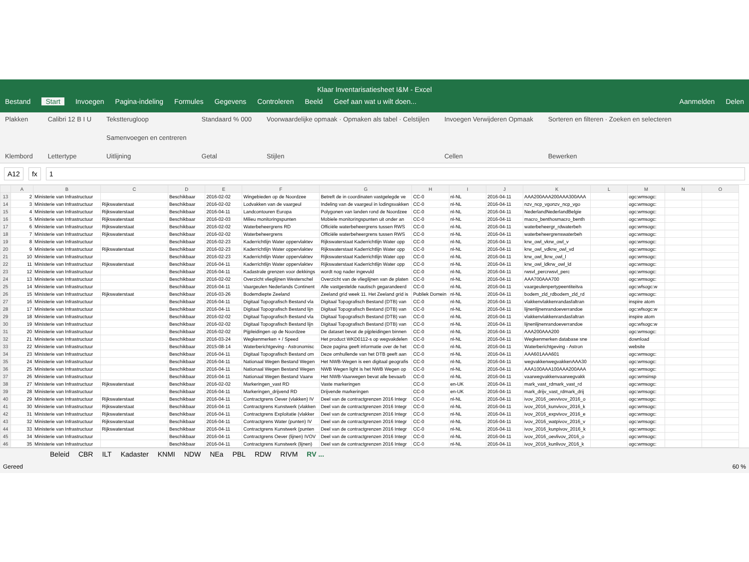Klaar Inventarisatiesheet I&M - Excel
Bestand Start Invoegen Pagina-indeling Formules Gegevens Controleren Beeld Geef aan wat u wilt doen... Aanmelden Delen
Plakken
Klembord
Calibri 12 B I U
Lettertype
Tekstterugloop
Samenvoegen en centreren
Uitlijning
Standaard % 000
Getal
Voorwaardelijke opmaak · Opmaken als tabel · Celstijlen
Stijlen
Invoegen Verwijderen Opmaak
Cellen
Sorteren en filteren · Zoeken en selecteren
Bewerken
A12 fx 1
| | A | B | C | D | E | F | G | H | I | J | K | L | M | N | O |
| --- | --- | --- | --- | --- | --- | --- | --- | --- | --- | --- | --- | --- | --- | --- | --- |
| 13 | 2 | Ministerie van Infrastructuur | | Beschikbaar | 2016-02-02 | Wingebieden op de Noordzee | Betreft de in coordinaten vastgelegde ve | CC-0 | nl-NL | 2016-04-11 | AAA200AAA200AAA300AAA | | ogc:wmsogc: | | |
| 14 | 3 | Ministerie van Infrastructuur | Rijkswaterstaat | Beschikbaar | 2016-02-02 | Lodvakken van de vaargeul | Indeling van de vaargeul in lodingsvakken | CC-0 | nl-NL | 2016-04-11 | nzv_ncp_vgonzv_ncp_vgo | | ogc:wmsogc: | | |
| 15 | 4 | Ministerie van Infrastructuur | Rijkswaterstaat | Beschikbaar | 2016-04-11 | Landcontouren Europa | Polygonen van landen rond de Noordzee | CC-0 | nl-NL | 2016-04-11 | NederlandNederlandBelgie | | ogc:wmsogc: | | |
| 16 | 5 | Ministerie van Infrastructuur | Rijkswaterstaat | Beschikbaar | 2016-02-03 | Milieu monitoringspunten | Mobiele monitoringspunten uit onder an | CC-0 | nl-NL | 2016-04-11 | macro_benthosmacro_benth | | ogc:wmsogc: | | |
| 17 | 6 | Ministerie van Infrastructuur | Rijkswaterstaat | Beschikbaar | 2016-02-02 | Waterbeheergrens RD | Officiële waterbeheergrens tussen RWS | CC-0 | nl-NL | 2016-04-11 | waterbeheergr_rdwaterbeh | | ogc:wmsogc: | | |
| 18 | 7 | Ministerie van Infrastructuur | Rijkswaterstaat | Beschikbaar | 2016-02-02 | Waterbeheergrens | Officiële waterbeheergrens tussen RWS | CC-0 | nl-NL | 2016-04-11 | waterbeheergrenswaterbeh | | ogc:wmsogc: | | |
| 19 | 8 | Ministerie van Infrastructuur | | Beschikbaar | 2016-02-23 | Kaderrichtlijn Water oppervlaktev | Rijkswaterstaat Kaderrichtlijn Water opp | CC-0 | nl-NL | 2016-04-11 | krw_owl_vkrw_owl_v | | ogc:wmsogc: | | |
| 20 | 9 | Ministerie van Infrastructuur | Rijkswaterstaat | Beschikbaar | 2016-02-23 | Kaderrichtlijn Water oppervlaktev | Rijkswaterstaat Kaderrichtlijn Water opp | CC-0 | nl-NL | 2016-04-11 | krw_owl_vdkrw_owl_vd | | ogc:wmsogc: | | |
| 21 | 10 | Ministerie van Infrastructuur | | Beschikbaar | 2016-02-23 | Kaderrichtlijn Water oppervlaktev | Rijkswaterstaat Kaderrichtlijn Water opp | CC-0 | nl-NL | 2016-04-11 | krw_owl_lkrw_owl_l | | ogc:wmsogc: | | |
| 22 | 11 | Ministerie van Infrastructuur | Rijkswaterstaat | Beschikbaar | 2016-04-11 | Kaderrichtlijn Water oppervlaktev | Rijkswaterstaat Kaderrichtlijn Water opp | CC-0 | nl-NL | 2016-04-11 | krw_owl_ldkrw_owl_ld | | ogc:wmsogc: | | |
| 23 | 12 | Ministerie van Infrastructuur | | Beschikbaar | 2016-04-11 | Kadastrale grenzen voor dekkings | wordt nog nader ingevuld | CC-0 | nl-NL | 2016-04-11 | rwsvl_percrwsvl_perc | | ogc:wmsogc: | | |
| 24 | 13 | Ministerie van Infrastructuur | | Beschikbaar | 2016-02-02 | Overzicht vlieglijnen Westerschel | Overzicht van de vlieglijnen van de platen | CC-0 | nl-NL | 2016-04-11 | AAA700AAA700 | | ogc:wmsogc: | | |
| 25 | 14 | Ministerie van Infrastructuur | | Beschikbaar | 2016-04-11 | Vaargeulen Nederlands Continent | Alle vastgestelde nautisch gegarandeerd | CC-0 | nl-NL | 2016-04-11 | vaargeulenpertypeentiteitva | | ogc:wfsogc:w | | |
| 26 | 15 | Ministerie van Infrastructuur | Rijkswaterstaat | Beschikbaar | 2016-03-26 | Bodemdiepte Zeeland | Zeeland grid week 11. Het Zeeland grid is | Publiek Domein | nl-NL | 2016-04-11 | bodem_zld_rdbodem_zld_rd | | ogc:wmsogc: | | |
| 27 | 16 | Ministerie van Infrastructuur | | Beschikbaar | 2016-04-11 | Digitaal Topografisch Bestand vla | Digitaal Topografisch Bestand (DTB) van | CC-0 | nl-NL | 2016-04-11 | vlakkenvlakkenrandasfaltran | | inspire atom | | |
| 28 | 17 | Ministerie van Infrastructuur | | Beschikbaar | 2016-04-11 | Digitaal Topografisch Bestand lijn | Digitaal Topografisch Bestand (DTB) van | CC-0 | nl-NL | 2016-04-11 | lijnenlijnenrandoeverrandoe | | ogc:wfsogc:w | | |
| 29 | 18 | Ministerie van Infrastructuur | | Beschikbaar | 2016-02-02 | Digitaal Topografisch Bestand vla | Digitaal Topografisch Bestand (DTB) van | CC-0 | nl-NL | 2016-04-11 | vlakkenvlakkenrandasfaltran | | inspire atom | | |
| 30 | 19 | Ministerie van Infrastructuur | | Beschikbaar | 2016-02-02 | Digitaal Topografisch Bestand lijn | Digitaal Topografisch Bestand (DTB) van | CC-0 | nl-NL | 2016-04-11 | lijnenlijnenrandoeverrandoe | | ogc:wfsogc:w | | |
| 31 | 20 | Ministerie van Infrastructuur | | Beschikbaar | 2016-02-02 | Pijpleidingen op de Noordzee | De dataset bevat de pijpleidingen binnen | CC-0 | nl-NL | 2016-04-11 | AAA200AAA200 | | ogc:wmsogc: | | |
| 32 | 21 | Ministerie van Infrastructuur | | Beschikbaar | 2016-03-24 | Wegkenmerken + / Speed | Het product WKD0112-s op wegvakdelen | CC-0 | nl-NL | 2016-04-11 | Wegkenmerken database sne | | download | | |
| 33 | 22 | Ministerie van Infrastructuur | | Beschikbaar | 2015-08-14 | Waterberichtgeving - Astronomisc | Deze pagina geeft informatie over de het | CC-0 | nl-NL | 2016-04-11 | Waterberichtgeving - Astron | | website | | |
| 34 | 23 | Ministerie van Infrastructuur | | Beschikbaar | 2016-04-11 | Digitaal Topografisch Bestand om | Deze omhullende van het DTB geeft aan | CC-0 | nl-NL | 2016-04-11 | AAA601AAA601 | | ogc:wmsogc: | | |
| 35 | 24 | Ministerie van Infrastructuur | | Beschikbaar | 2016-04-11 | Nationaal Wegen Bestand Wegen | Het NWB-Wegen is een digitaal geografis | CC-0 | nl-NL | 2016-04-11 | wegvakkenwegvakkenAAA30 | | ogc:wmsogc: | | |
| 36 | 25 | Ministerie van Infrastructuur | | Beschikbaar | 2016-04-11 | Nationaal Wegen Bestand Wegen | NWB Wegen light is het NWB Wegen op | CC-0 | nl-NL | 2016-04-11 | AAA100AAA100AAA200AAA | | ogc:wmsogc: | | |
| 37 | 26 | Ministerie van Infrastructuur | | Beschikbaar | 2016-04-11 | Nationaal Wegen Bestand Vaarw | Het NWB-Vaarwegen bevat alle bevaarb | CC-0 | nl-NL | 2016-04-11 | vaarwegvakkenvaarwegvakk | | ogc:wmsinsp | | |
| 38 | 27 | Ministerie van Infrastructuur | Rijkswaterstaat | Beschikbaar | 2016-02-02 | Markeringen_vast RD | Vaste markeringen | CC-0 | en-UK | 2016-04-11 | mark_vast_rdmark_vast_rd | | ogc:wmsogc: | | |
| 39 | 28 | Ministerie van Infrastructuur | | Beschikbaar | 2016-04-11 | Markeringen_drijvend RD | Drijvende markeringen | CC-0 | en-UK | 2016-04-11 | mark_drijv_vast_rdmark_drij | | ogc:wmsogc: | | |
| 40 | 29 | Ministerie van Infrastructuur | Rijkswaterstaat | Beschikbaar | 2016-04-11 | Contractgrens Oever (vlakken) IV | Deel van de contractgrenzen 2016 Integr | CC-0 | nl-NL | 2016-04-11 | ivov_2016_oevvivov_2016_o | | ogc:wmsogc: | | |
| 41 | 30 | Ministerie van Infrastructuur | Rijkswaterstaat | Beschikbaar | 2016-04-11 | Contractgrens Kunstwerk (vlakken | Deel van de contractgrenzen 2016 Integr | CC-0 | nl-NL | 2016-04-11 | ivov_2016_kunvivov_2016_k | | ogc:wmsogc: | | |
| 42 | 31 | Ministerie van Infrastructuur | Rijkswaterstaat | Beschikbaar | 2016-04-11 | Contractgrens Exploitatie (vlakker | Deel van de contractgrenzen 2016 Integr | CC-0 | nl-NL | 2016-04-11 | ivov_2016_expvivov_2016_e | | ogc:wmsogc: | | |
| 43 | 32 | Ministerie van Infrastructuur | Rijkswaterstaat | Beschikbaar | 2016-04-11 | Contractgrens Water (punten) IV | Deel van de contractgrenzen 2016 Integr | CC-0 | nl-NL | 2016-04-11 | ivov_2016_watpivov_2016_v | | ogc:wmsogc: | | |
| 44 | 33 | Ministerie van Infrastructuur | Rijkswaterstaat | Beschikbaar | 2016-04-11 | Contractgrens Kunstwerk (punten | Deel van de contractgrenzen 2016 Integr | CC-0 | nl-NL | 2016-04-11 | ivov_2016_kunpivov_2016_k | | ogc:wmsogc: | | |
| 45 | 34 | Ministerie van Infrastructuur | | Beschikbaar | 2016-04-11 | Contractgrens Oever (lijnen) IVOV | Deel van de contractgrenzen 2016 Integr | CC-0 | nl-NL | 2016-04-11 | ivov_2016_oevlivov_2016_o | | ogc:wmsogc: | | |
| 46 | 35 | Ministerie van Infrastructuur | | Beschikbaar | 2016-04-11 | Contractgrens Kunstwerk (lijnen) | Deel van de contractgrenzen 2016 Integr | CC-0 | nl-NL | 2016-04-11 | ivov_2016_kunlivov_2016_k | | ogc:wmsogc: | | |
Beleid CBR ILT Kadaster KNMI NDW NEa PBL RDW RIVM RV ...
Gereed 60 %